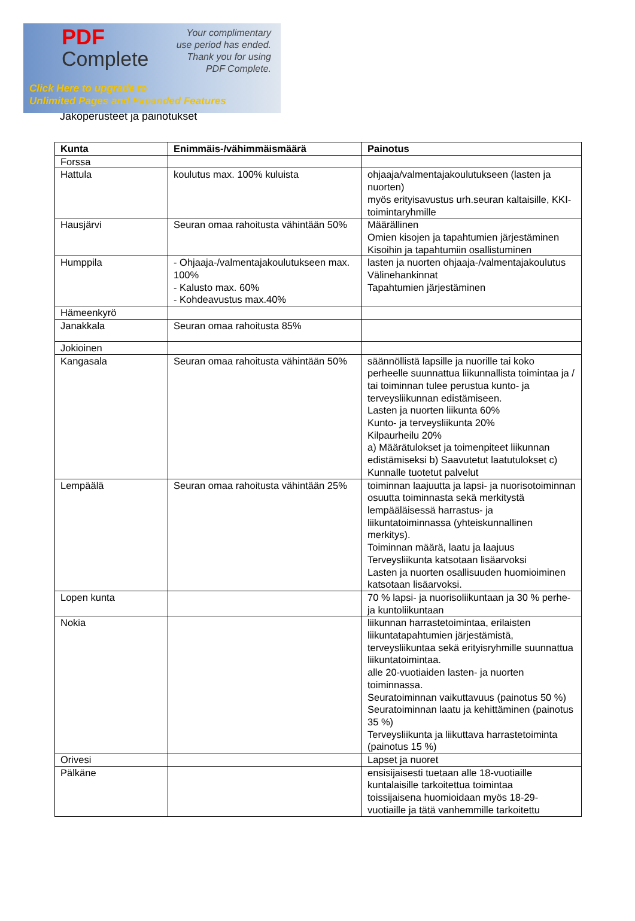PDF
Complete
Your complimentary
use period has ended.
Thank you for using
PDF Complete.
Click Here to upgrade to
Unlimited Pages and Expanded Features
Jakoperusteet ja painotukset
| Kunta | Enimmäis-/vähimmäismäärä | Painotus |
| --- | --- | --- |
| Forssa | | |
| Hattula | koulutus max. 100% kuluista | ohjaaja/valmentajakoulutukseen (lasten ja nuorten) myös erityisavustus urh.seuran kaltaisille, KKI-toimintaryhmille |
| Hausjärvi | Seuran omaa rahoitusta vähintään 50% | Määrällinen Omien kisojen ja tapahtumien järjestäminen Kisoihin ja tapahtumiin osallistuminen |
| Humppila | - Ohjaaja-/valmentajakoulutukseen max. 100% - Kalusto max. 60% - Kohdeavustus max.40% | lasten ja nuorten ohjaaja-/valmentajakoulutus Välinehankinnat Tapahtumien järjestäminen |
| Hämeenkyrö | | |
| Janakkala | Seuran omaa rahoitusta 85% | |
| Jokioinen | | |
| Kangasala | Seuran omaa rahoitusta vähintään 50% | säännöllistä lapsille ja nuorille tai koko perheelle suunnattua liikunnallista toimintaa ja / tai toiminnan tulee perustua kunto- ja terveysliikunnan edistämiseen. Lasten ja nuorten liikunta 60% Kunto- ja terveysliikunta 20% Kilpaurheilu 20% a) Määrätulokset ja toimenpiteet liikunnan edistämiseksi b) Saavutetut laatutulokset c) Kunnalle tuotetut palvelut |
| Lempäälä | Seuran omaa rahoitusta vähintään 25% | toiminnan laajuutta ja lapsi- ja nuorisotoiminnan osuutta toiminnasta sekä merkitystä lempääläisessä harrastus- ja liikuntatoiminnassa (yhteiskunnallinen merkitys). Toiminnan määrä, laatu ja laajuus Terveysliikunta katsotaan lisäarvoksi Lasten ja nuorten osallisuuden huomioiminen katsotaan lisäarvoksi. |
| Lopen kunta | | 70 % lapsi- ja nuorisoliikuntaan ja 30 % perhe- ja kuntoliikuntaan |
| Nokia | | liikunnan harrastetoimintaa, erilaisten liikuntatapahtumien järjestämistä, terveysliikuntaa sekä erityisryhmille suunnattua liikuntatoimintaa. alle 20-vuotiaiden lasten- ja nuorten toiminnassa. Seuratoiminnan vaikuttavuus (painotus 50 %) Seuratoiminnan laatu ja kehittäminen (painotus 35 %) Terveysliikunta ja liikuttava harrastetoiminta (painotus 15 %) |
| Orivesi | | Lapset ja nuoret |
| Pälkäne | | ensisijaisesti tuetaan alle 18-vuotiaille kuntalaisille tarkoitettua toimintaa toissijaisena huomioidaan myös 18-29-vuotiaille ja tätä vanhemmille tarkoitettu |